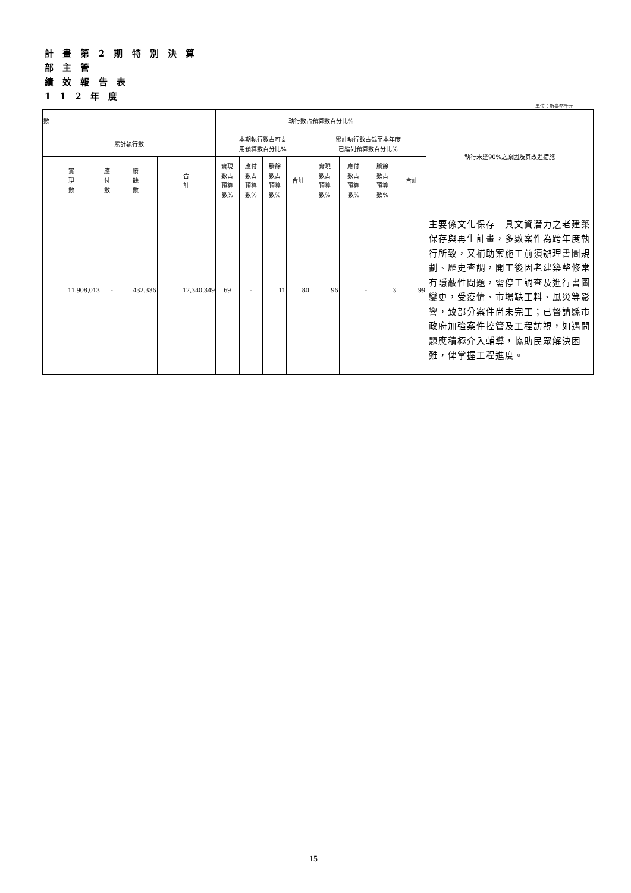計 畫 第 2 期 特 別 決 算
部 主 管
績 效 報 告 表
1 1 2 年 度
單位：新臺幣千元
| 數 | | | | 執行數占預算數百分比% | | | | | | | | 執行未達90%之原因及其改進措施 |
| --- | --- | --- | --- | --- | --- | --- | --- | --- | --- | --- | --- | --- |
| 累計執行數 | | | | 本期執行數占可支 用預算數百分比% | | | | 累計執行數占截至本年度 已編列預算數百分比% | | | | |
| 實 現 數 | 應 付 數 | 賸 餘 數 | 合 計 | 實現 數占 預算 數% | 應付 數占 預算 數% | 賸餘 數占 預算 數% | 合計 | 實現 數占 預算 數% | 應付 數占 預算 數% | 賸餘 數占 預算 數% | 合計 | |
| 11,908,013 | - | 432,336 | 12,340,349 | 69 | - | 11 | 80 | 96 | - | 3 | 99 | 主要係文化保存－具文資潛力之老建築保存與再生計畫，多數案件為跨年度執行所致，又補助案施工前須辦理書圖規劃、歷史查調，開工後因老建築整修常有隱蔽性問題，需停工調查及進行書圖變更，受疫情、市場缺工料、風災等影響，致部分案件尚未完工；已督請縣市政府加強案件控管及工程訪視，如遇問題應積極介入輔導，協助民眾解決困難，俾掌握工程進度。 |
15